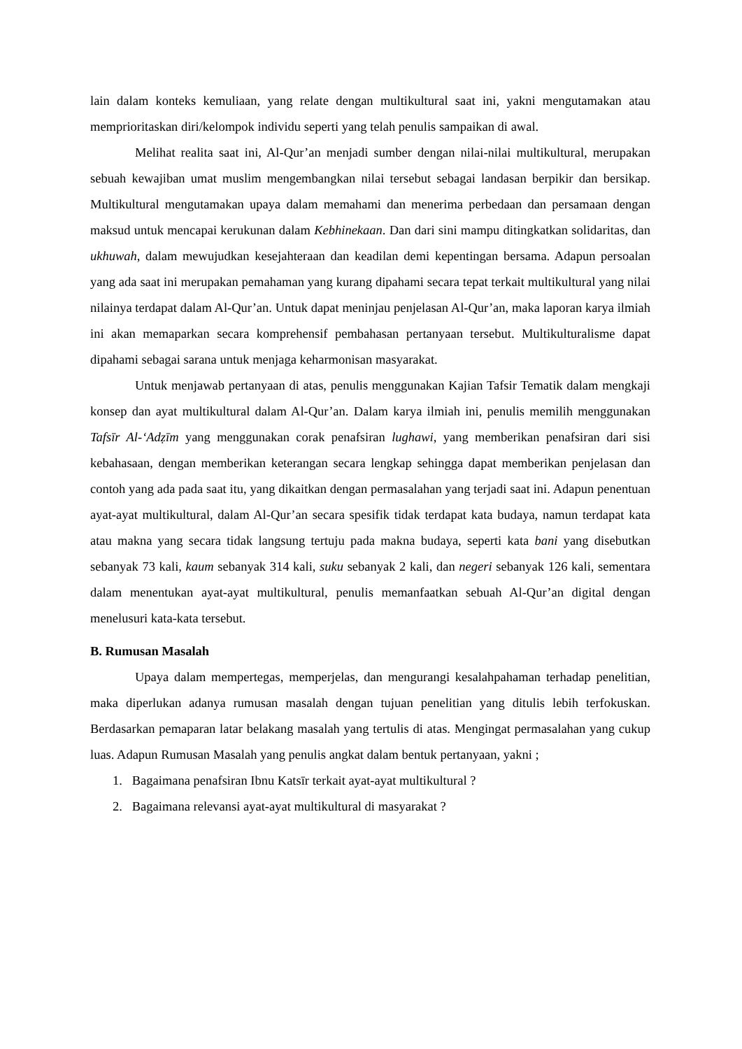lain dalam konteks kemuliaan, yang relate dengan multikultural saat ini, yakni mengutamakan atau memprioritaskan diri/kelompok individu seperti yang telah penulis sampaikan di awal.
Melihat realita saat ini, Al-Qur’an menjadi sumber dengan nilai-nilai multikultural, merupakan sebuah kewajiban umat muslim mengembangkan nilai tersebut sebagai landasan berpikir dan bersikap. Multikultural mengutamakan upaya dalam memahami dan menerima perbedaan dan persamaan dengan maksud untuk mencapai kerukunan dalam Kebhinekaan. Dan dari sini mampu ditingkatkan solidaritas, dan ukhuwah, dalam mewujudkan kesejahteraan dan keadilan demi kepentingan bersama. Adapun persoalan yang ada saat ini merupakan pemahaman yang kurang dipahami secara tepat terkait multikultural yang nilai nilainya terdapat dalam Al-Qur’an. Untuk dapat meninjau penjelasan Al-Qur’an, maka laporan karya ilmiah ini akan memaparkan secara komprehensif pembahasan pertanyaan tersebut. Multikulturalisme dapat dipahami sebagai sarana untuk menjaga keharmonisan masyarakat.
Untuk menjawab pertanyaan di atas, penulis menggunakan Kajian Tafsir Tematik dalam mengkaji konsep dan ayat multikultural dalam Al-Qur’an. Dalam karya ilmiah ini, penulis memilih menggunakan Tafsīr Al-‘Adẓīm yang menggunakan corak penafsiran lughawi, yang memberikan penafsiran dari sisi kebahasaan, dengan memberikan keterangan secara lengkap sehingga dapat memberikan penjelasan dan contoh yang ada pada saat itu, yang dikaitkan dengan permasalahan yang terjadi saat ini. Adapun penentuan ayat-ayat multikultural, dalam Al-Qur’an secara spesifik tidak terdapat kata budaya, namun terdapat kata atau makna yang secara tidak langsung tertuju pada makna budaya, seperti kata bani yang disebutkan sebanyak 73 kali, kaum sebanyak 314 kali, suku sebanyak 2 kali, dan negeri sebanyak 126 kali, sementara dalam menentukan ayat-ayat multikultural, penulis memanfaatkan sebuah Al-Qur’an digital dengan menelusuri kata-kata tersebut.
B. Rumusan Masalah
Upaya dalam mempertegas, memperjelas, dan mengurangi kesalahpahaman terhadap penelitian, maka diperlukan adanya rumusan masalah dengan tujuan penelitian yang ditulis lebih terfokuskan. Berdasarkan pemaparan latar belakang masalah yang tertulis di atas. Mengingat permasalahan yang cukup luas. Adapun Rumusan Masalah yang penulis angkat dalam bentuk pertanyaan, yakni ;
1. Bagaimana penafsiran Ibnu Katsīr terkait ayat-ayat multikultural ?
2. Bagaimana relevansi ayat-ayat multikultural di masyarakat ?